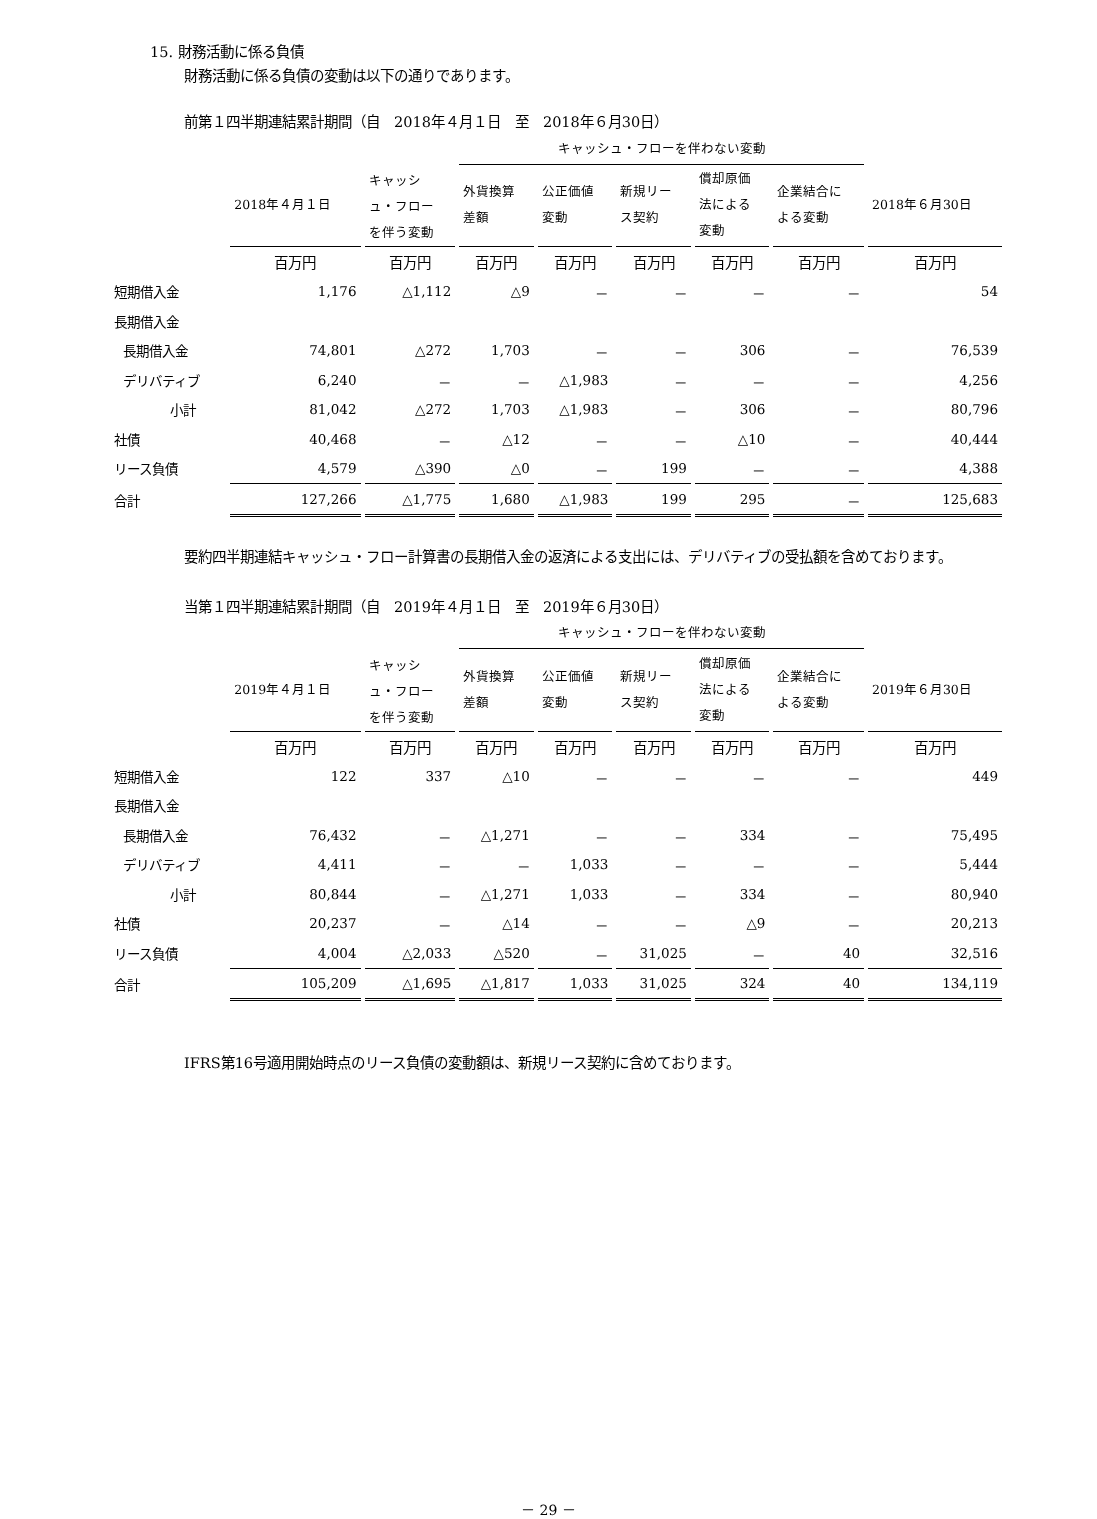15. 財務活動に係る負債
財務活動に係る負債の変動は以下の通りであります。
前第１四半期連結累計期間（自　2018年４月１日　至　2018年６月30日）
| | | キャッシ | キャッシュ・フローを伴わない変動 | | | | | |
| --- | --- | --- | --- | --- | --- | --- | --- | --- |
| | 2018年４月１日 | | 外貨換算 差額 | 公正価値 変動 | 新規リー ス契約 | 償却原価 法による 変動 | 企業結合に よる変動 | 2018年６月30日 |
| | | ュ・フロー を伴う変動 | | | | | | |
| | 百万円 | 百万円 | 百万円 | 百万円 | 百万円 | 百万円 | 百万円 | 百万円 |
| 短期借入金 | 1,176 | △1,112 | △9 | － | － | － | － | 54 |
| 長期借入金 | | | | | | | | |
| 長期借入金 | 74,801 | △272 | 1,703 | － | － | 306 | － | 76,539 |
| デリバティブ | 6,240 | － | － | △1,983 | － | － | － | 4,256 |
| 小計 | 81,042 | △272 | 1,703 | △1,983 | － | 306 | － | 80,796 |
| 社債 | 40,468 | － | △12 | － | － | △10 | － | 40,444 |
| リース負債 | 4,579 | △390 | △0 | － | 199 | － | － | 4,388 |
| 合計 | 127,266 | △1,775 | 1,680 | △1,983 | 199 | 295 | － | 125,683 |
要約四半期連結キャッシュ・フロー計算書の長期借入金の返済による支出には、デリバティブの受払額を含めております。
当第１四半期連結累計期間（自　2019年４月１日　至　2019年６月30日）
| | | キャッシ | キャッシュ・フローを伴わない変動 | | | | | |
| --- | --- | --- | --- | --- | --- | --- | --- | --- |
| | 2019年４月１日 | | 外貨換算 差額 | 公正価値 変動 | 新規リー ス契約 | 償却原価 法による 変動 | 企業結合に よる変動 | 2019年６月30日 |
| | | ュ・フロー を伴う変動 | | | | | | |
| | 百万円 | 百万円 | 百万円 | 百万円 | 百万円 | 百万円 | 百万円 | 百万円 |
| 短期借入金 | 122 | 337 | △10 | － | － | － | － | 449 |
| 長期借入金 | | | | | | | | |
| 長期借入金 | 76,432 | － | △1,271 | － | － | 334 | － | 75,495 |
| デリバティブ | 4,411 | － | － | 1,033 | － | － | － | 5,444 |
| 小計 | 80,844 | － | △1,271 | 1,033 | － | 334 | － | 80,940 |
| 社債 | 20,237 | － | △14 | － | － | △9 | － | 20,213 |
| リース負債 | 4,004 | △2,033 | △520 | － | 31,025 | － | 40 | 32,516 |
| 合計 | 105,209 | △1,695 | △1,817 | 1,033 | 31,025 | 324 | 40 | 134,119 |
IFRS第16号適用開始時点のリース負債の変動額は、新規リース契約に含めております。
－ 29 －